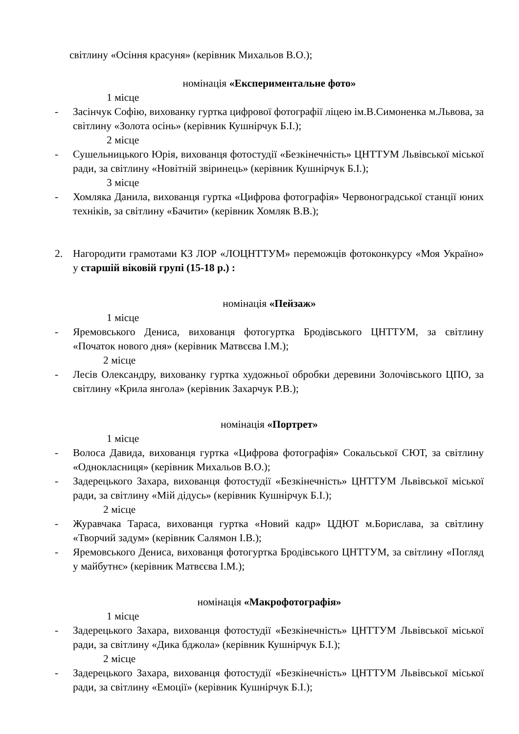світлину «Осіння красуня» (керівник Михальов В.О.);
номінація «Експериментальне фото»
1 місце
- Засінчук Софію, вихованку гуртка цифрової фотографії ліцею ім.В.Симоненка м.Львова, за світлину «Золота осінь» (керівник Кушнірчук Б.І.);
2 місце
- Сушельницького Юрія, вихованця фотостудії «Безкінечність» ЦНТТУМ Львівської міської ради, за світлину «Новітній звіринець» (керівник Кушнірчук Б.І.);
3 місце
- Хомляка Данила, вихованця гуртка «Цифрова фотографія» Червоноградської станції юних техніків, за світлину «Бачити» (керівник Хомляк В.В.);
2. Нагородити грамотами КЗ ЛОР «ЛОЦНТТУМ» переможців фотоконкурсу «Моя Україно» у старшій віковій групі (15-18 р.) :
номінація «Пейзаж»
1 місце
- Яремовського Дениса, вихованця фотогуртка Бродівського ЦНТТУМ, за світлину «Початок нового дня» (керівник Матвєєва І.М.);
2 місце
- Лесів Олександру, вихованку гуртка художньої обробки деревини Золочівського ЦПО, за світлину «Крила янгола» (керівник Захарчук Р.В.);
номінація «Портрет»
1 місце
- Волоса Давида, вихованця гуртка «Цифрова фотографія» Сокальської СЮТ, за світлину «Однокласниця» (керівник Михальов В.О.);
- Задерецького Захара, вихованця фотостудії «Безкінечність» ЦНТТУМ Львівської міської ради, за світлину «Мій дідусь» (керівник Кушнірчук Б.І.);
2 місце
- Журавчака Тараса, вихованця гуртка «Новий кадр» ЦДЮТ м.Борислава, за світлину «Творчий задум» (керівник Салямон І.В.);
- Яремовського Дениса, вихованця фотогуртка Бродівського ЦНТТУМ, за світлину «Погляд у майбутнє» (керівник Матвєєва І.М.);
номінація «Макрофотографія»
1 місце
- Задерецького Захара, вихованця фотостудії «Безкінечність» ЦНТТУМ Львівської міської ради, за світлину «Дика бджола» (керівник Кушнірчук Б.І.);
2 місце
- Задерецького Захара, вихованця фотостудії «Безкінечність» ЦНТТУМ Львівської міської ради, за світлину «Емоції» (керівник Кушнірчук Б.І.);